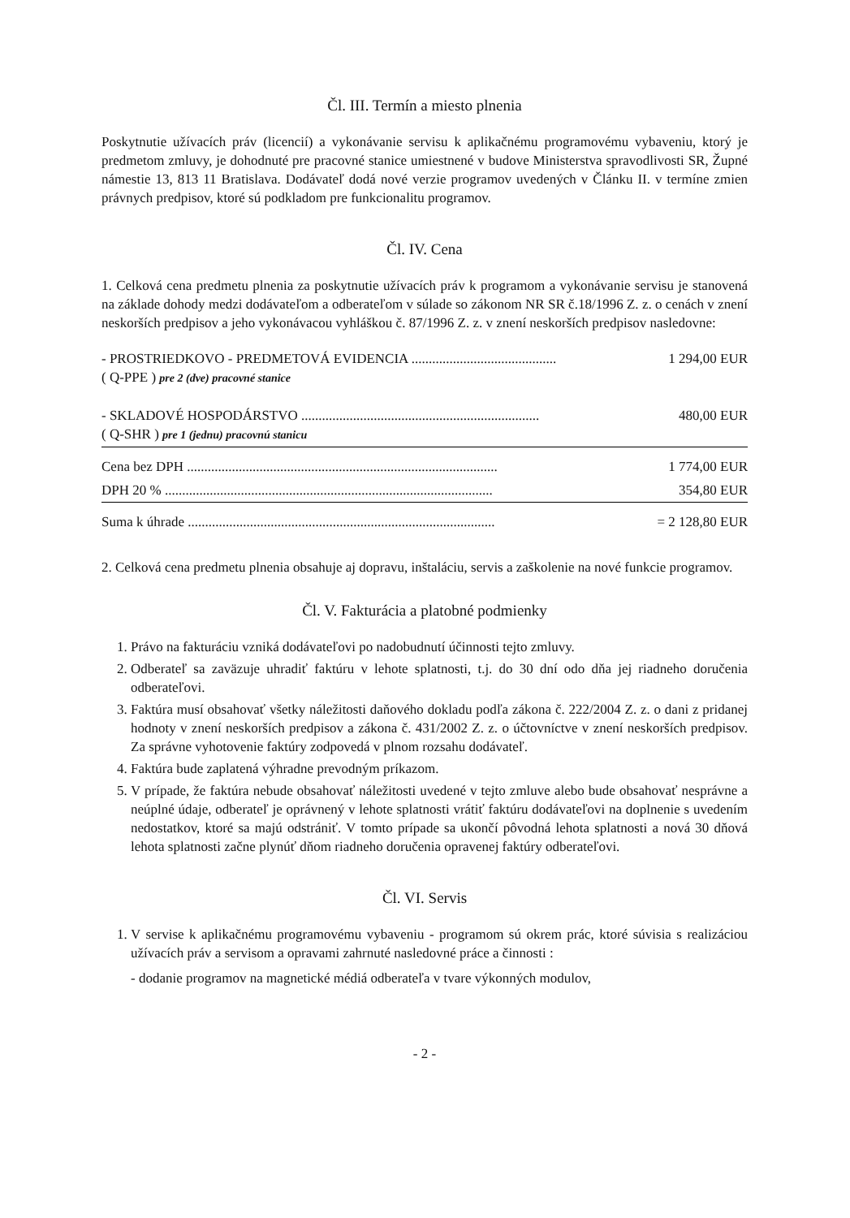Čl. III. Termín a miesto plnenia
Poskytnutie užívacích práv (licencií) a vykonávanie servisu k aplikačnému programovému vybaveniu, ktorý je predmetom zmluvy, je dohodnuté pre pracovné stanice umiestnené v budove Ministerstva spravodlivosti SR, Župné námestie 13, 813 11 Bratislava. Dodávateľ dodá nové verzie programov uvedených v Článku II. v termíne zmien právnych predpisov, ktoré sú podkladom pre funkcionalitu programov.
Čl. IV. Cena
1. Celková cena predmetu plnenia za poskytnutie užívacích práv k programom a vykonávanie servisu je stanovená na základe dohody medzi dodávateľom a odberateľom v súlade so zákonom NR SR č.18/1996 Z. z. o cenách v znení neskorších predpisov a jeho vykonávacou vyhláškou č. 87/1996 Z. z. v znení neskorších predpisov nasledovne:
| - PROSTRIEDKOVO - PREDMETOVÁ EVIDENCIA .......................................... ( Q-PPE ) pre 2 (dve) pracovné stanice | 1 294,00 EUR |
| - SKLADOVÉ HOSPODÁRSTVO ..................................................................... ( Q-SHR ) pre 1 (jednu) pracovnú stanicu | 480,00 EUR |
| Cena bez DPH .......................................................................................... | 1 774,00 EUR |
| DPH 20 % ............................................................................................... | 354,80 EUR |
| Suma k úhrade ......................................................................................... | = 2 128,80 EUR |
2. Celková cena predmetu plnenia obsahuje aj dopravu, inštaláciu, servis a zaškolenie na nové funkcie programov.
Čl. V. Fakturácia a platobné podmienky
1. Právo na fakturáciu vzniká dodávateľovi po nadobudnutí účinnosti tejto zmluvy.
2. Odberateľ sa zaväzuje uhradiť faktúru v lehote splatnosti, t.j. do 30 dní odo dňa jej riadneho doručenia odberateľovi.
3. Faktúra musí obsahovať všetky náležitosti daňového dokladu podľa zákona č. 222/2004 Z. z. o dani z pridanej hodnoty v znení neskorších predpisov a zákona č. 431/2002 Z. z. o účtovníctve v znení neskorších predpisov. Za správne vyhotovenie faktúry zodpovedá v plnom rozsahu dodávateľ.
4. Faktúra bude zaplatená výhradne prevodným príkazom.
5. V prípade, že faktúra nebude obsahovať náležitosti uvedené v tejto zmluve alebo bude obsahovať nesprávne a neúplné údaje, odberateľ je oprávnený v lehote splatnosti vrátiť faktúru dodávateľovi na doplnenie s uvedením nedostatkov, ktoré sa majú odstrániť. V tomto prípade sa ukončí pôvodná lehota splatnosti a nová 30 dňová lehota splatnosti začne plynúť dňom riadneho doručenia opravenej faktúry odberateľovi.
Čl. VI. Servis
1. V servise k aplikačnému programovému vybaveniu - programom sú okrem prác, ktoré súvisia s realizáciou užívacích práv a servisom a opravami zahrnuté nasledovné práce a činnosti :
- dodanie programov na magnetické médiá odberateľa v tvare výkonných modulov,
- 2 -